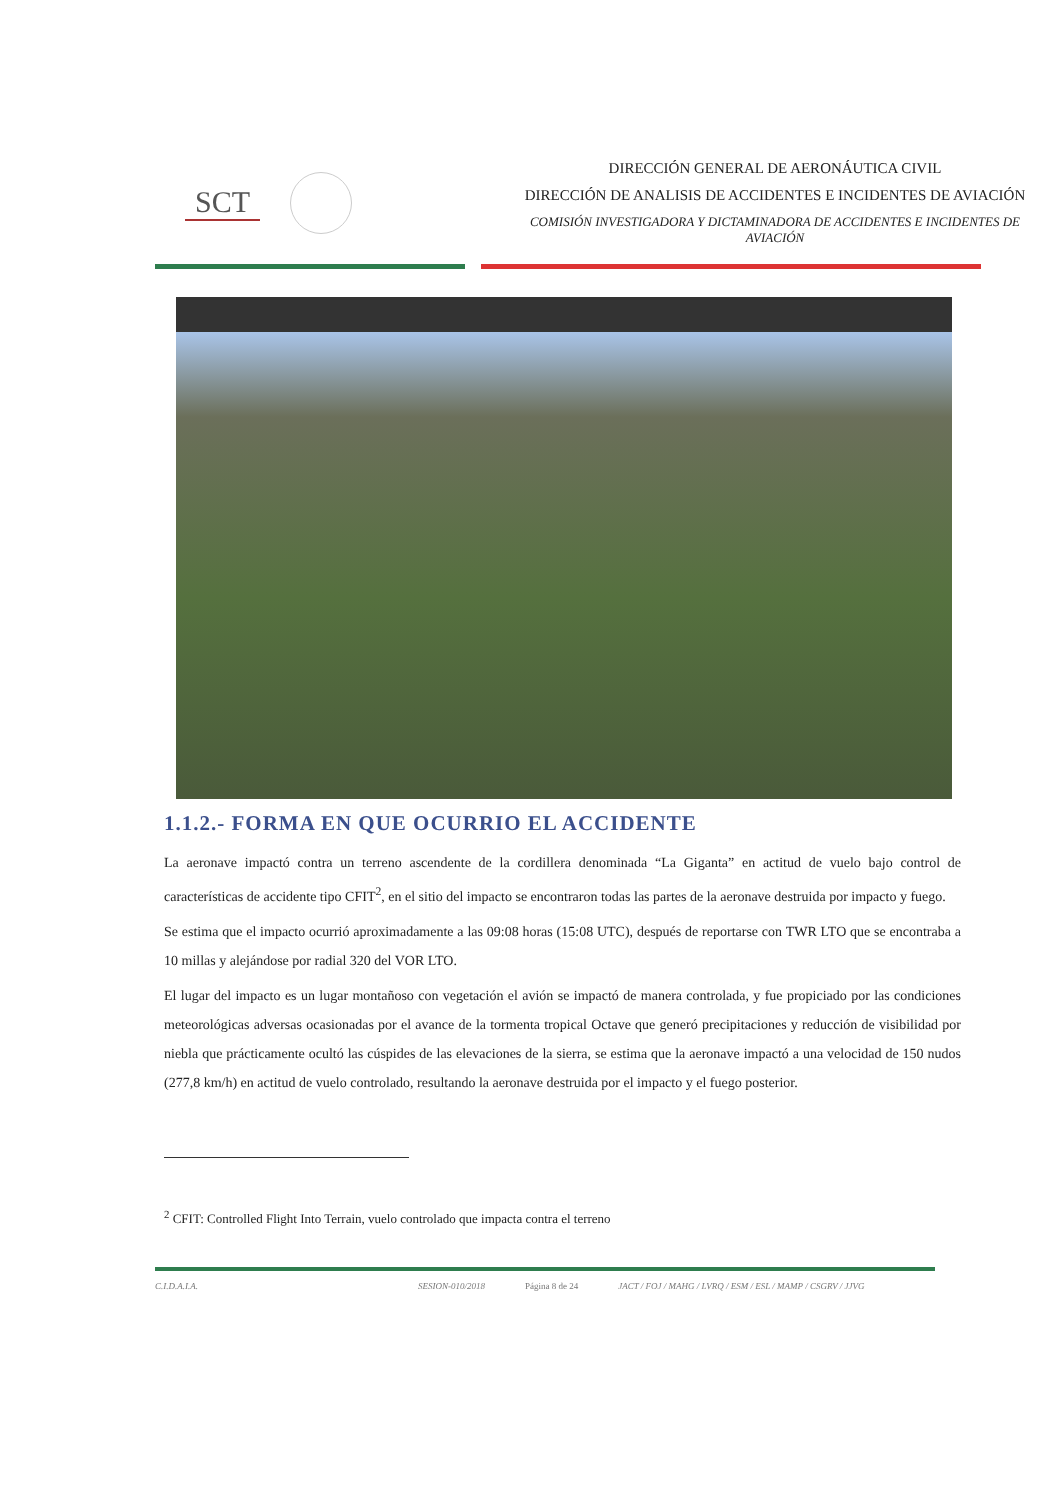SCT
DIRECCIÓN GENERAL DE AERONÁUTICA CIVIL
DIRECCIÓN DE ANALISIS DE ACCIDENTES E INCIDENTES DE AVIACIÓN
COMISIÓN INVESTIGADORA Y DICTAMINADORA DE ACCIDENTES E INCIDENTES DE AVIACIÓN
1.1.2.- FORMA EN QUE OCURRIO EL ACCIDENTE
La aeronave impactó contra un terreno ascendente de la cordillera denominada “La Giganta” en actitud de vuelo bajo control de características de accidente tipo CFIT<sup>2</sup>, en el sitio del impacto se encontraron todas las partes de la aeronave destruida por impacto y fuego.
Se estima que el impacto ocurrió aproximadamente a las 09:08 horas (15:08 UTC), después de reportarse con TWR LTO que se encontraba a 10 millas y alejándose por radial 320 del VOR LTO.
El lugar del impacto es un lugar montañoso con vegetación el avión se impactó de manera controlada, y fue propiciado por las condiciones meteorológicas adversas ocasionadas por el avance de la tormenta tropical Octave que generó precipitaciones y reducción de visibilidad por niebla que prácticamente ocultó las cúspides de las elevaciones de la sierra, se estima que la aeronave impactó a una velocidad de 150 nudos (277,8 km/h) en actitud de vuelo controlado, resultando la aeronave destruida por el impacto y el fuego posterior.
<sup>2</sup> CFIT: Controlled Flight Into Terrain, vuelo controlado que impacta contra el terreno
C.I.D.A.I.A. SESION-010/2018 Página 8 de 24 JACT / FOJ / MAHG / LVRQ / ESM / ESL / MAMP / CSGRV / JJVG